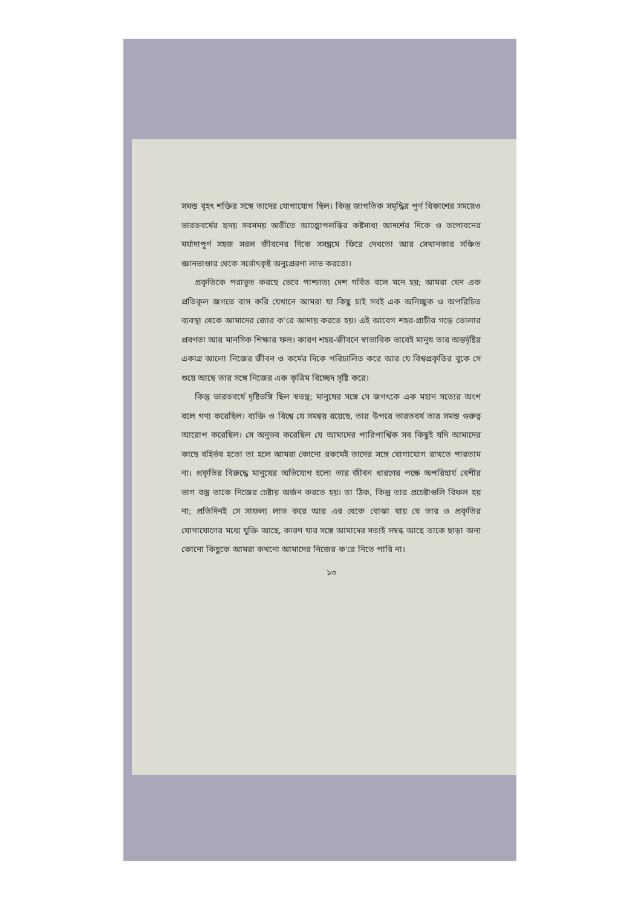সমস্ত বৃহৎ শক্তির সঙ্গে তাদের যোগাযোগ ছিল। কিন্তু জাগতিক সমৃদ্ধির পূর্ণ বিকাশের সময়েও ভারতবর্ষের হৃদয় সবসময় অতীতে আত্মোপলব্ধির কষ্টসাধ্য আদর্শের দিকে ও তপোবনের মর্যাদাপূর্ণ সহজ সরল জীবনের দিকে সসম্ভ্রমে ফিরে দেখতো আর সেখানকার সঞ্চিত জ্ঞানভাণ্ডার থেকে সর্বোৎকৃষ্ট অনুপ্রেরণা লাভ করতো।
প্রকৃতিকে পরাভূত করছে ভেবে পাশ্চাত্য দেশ গর্বিত বলে মনে হয়; আমরা যেন এক প্রতিকূল জগতে বাস করি যেখানে আমরা যা কিছু চাই সবই এক অনিচ্ছুক ও অপরিচিত ব্যবস্থা থেকে আমাদের জোর ক'রে আদায় করতে হয়। এই আবেগ শহর-প্রাচীর গড়ে তোলার প্রবণতা আর মানসিক শিক্ষার ফল। কারণ শহর-জীবনে স্বাভাবিক ভাবেই মানুষ তার অন্তর্দৃষ্টির একাগ্র আলো নিজের জীবন ও কর্মের দিকে পরিচালিত করে আর যে বিশ্বপ্রকৃতির বুকে সে শুয়ে আছে তার সঙ্গে নিজের এক কৃত্রিম বিচ্ছেদ সৃষ্টি করে।
কিন্তু ভারতবর্ষে দৃষ্টিভঙ্গি ছিল স্বতন্ত্র; মানুষের সঙ্গে সে জগৎকে এক মহান সত্যের অংশ বলে গণ্য করেছিল। ব্যক্তি ও বিশ্বে যে সমন্বয় রয়েছে, তার উপরে ভারতবর্ষ তার সমস্ত গুরুত্ব আরোপ করেছিল। সে অনুভব করেছিল যে আমাদের পারিপার্শ্বিক সব কিছুই যদি আমাদের কাছে বহির্ভব হতো তা হলে আমরা কোনো রকমেই তাদের সঙ্গে যোগাযোগ রাখতে পারতাম না। প্রকৃতির বিরুদ্ধে মানুষের অভিযোগ হলো তার জীবন ধারণের পক্ষে অপরিহার্য বেশীর ভাগ বস্তু তাকে নিজের চেষ্টায় অর্জন করতে হয়। তা ঠিক, কিন্তু তার প্রচেষ্টাগুলি বিফল হয় না; প্রতিদিনই সে সাফল্য লাভ করে আর এর থেকে বোঝা যায় যে তার ও প্রকৃতির যোগাযোগের মধ্যে যুক্তি আছে, কারণ যার সঙ্গে আমাদের সত্যই সম্বন্ধ আছে তাকে ছাড়া অন্য কোনো কিছুকে আমরা কখনো আমাদের নিজের ক'রে নিতে পারি না।
১৩